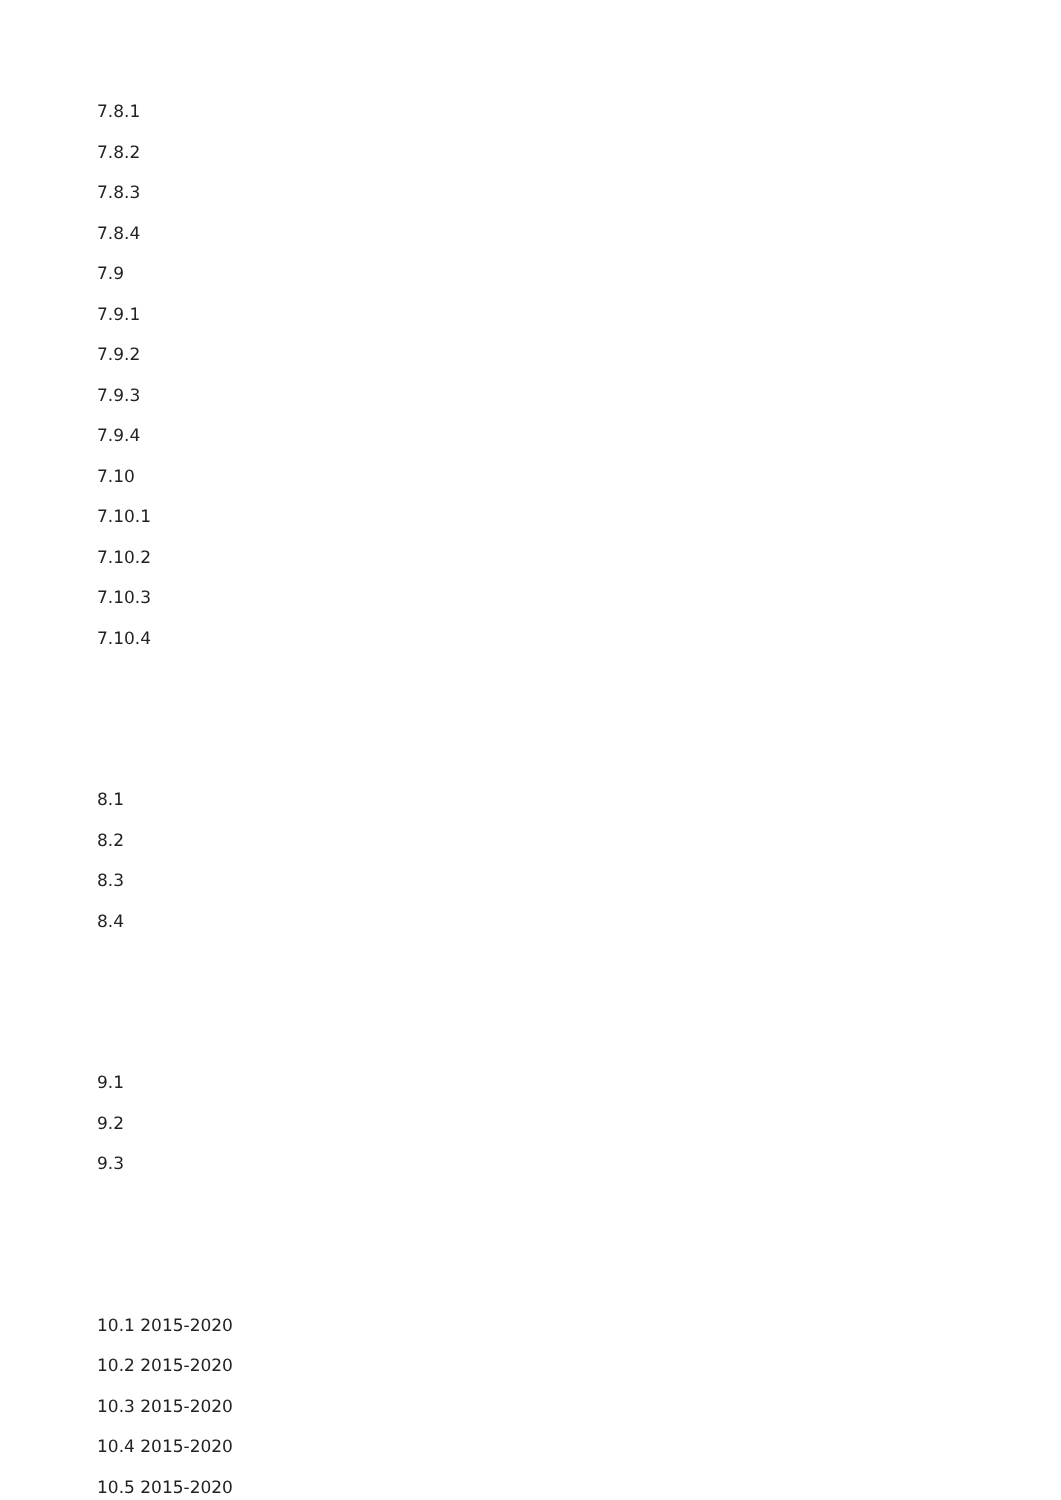7.8.1
7.8.2
7.8.3
7.8.4
7.9
7.9.1
7.9.2
7.9.3
7.9.4
7.10
7.10.1
7.10.2
7.10.3
7.10.4
8.1
8.2
8.3
8.4
9.1
9.2
9.3
10.1 2015-2020
10.2 2015-2020
10.3 2015-2020
10.4 2015-2020
10.5 2015-2020